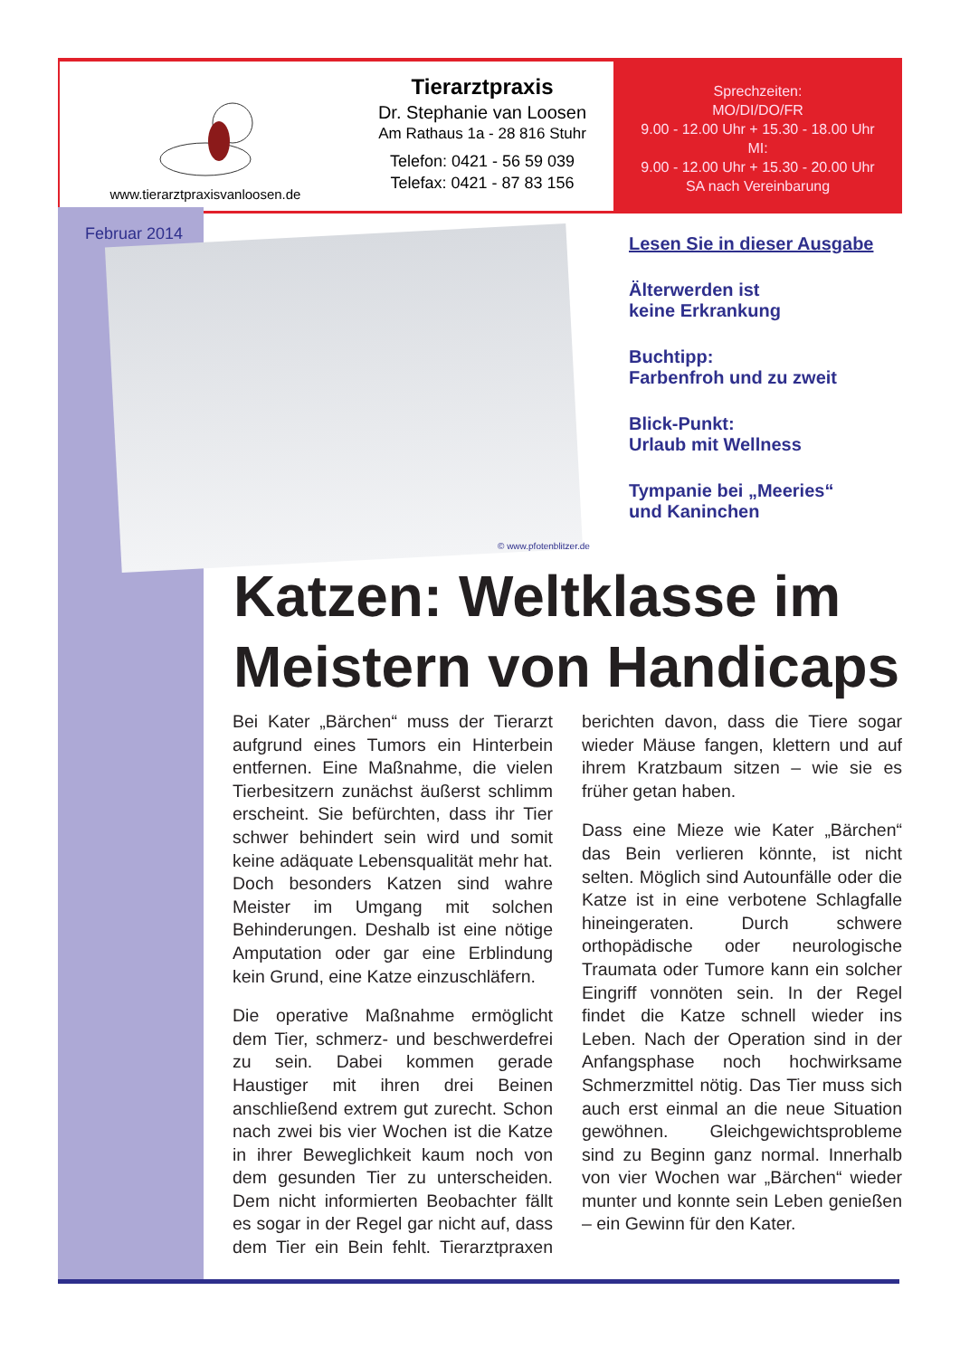www.tierarztpraxisvanloosen.de
Tierarztpraxis
Dr. Stephanie van Loosen
Am Rathaus 1a - 28 816 Stuhr
Telefon: 0421 - 56 59 039
Telefax: 0421 - 87 83 156
Sprechzeiten:
MO/DI/DO/FR
9.00 - 12.00 Uhr + 15.30 - 18.00 Uhr
MI:
9.00 - 12.00 Uhr + 15.30 - 20.00 Uhr
SA nach Vereinbarung
Februar 2014
© www.pfotenblitzer.de
Lesen Sie in dieser Ausgabe
Älterwerden ist
keine Erkrankung
Buchtipp:
Farbenfroh und zu zweit
Blick-Punkt:
Urlaub mit Wellness
Tympanie bei „Meeries“
und Kaninchen
Katzen: Weltklasse im Meistern von Handicaps
Bei Kater „Bärchen“ muss der Tierarzt aufgrund eines Tumors ein Hinterbein entfernen. Eine Maßnahme, die vielen Tierbesitzern zunächst äußerst schlimm erscheint. Sie befürchten, dass ihr Tier schwer behindert sein wird und somit keine adäquate Lebensqualität mehr hat. Doch besonders Katzen sind wahre Meister im Umgang mit solchen Behinderungen. Deshalb ist eine nötige Amputation oder gar eine Erblindung kein Grund, eine Katze einzuschläfern.
Die operative Maßnahme ermöglicht dem Tier, schmerz- und beschwerdefrei zu sein. Dabei kommen gerade Haustiger mit ihren drei Beinen anschließend extrem gut zurecht. Schon nach zwei bis vier Wochen ist die Katze in ihrer Beweglichkeit kaum noch von dem gesunden Tier zu unterscheiden. Dem nicht informierten Beobachter fällt es sogar in der Regel gar nicht auf, dass dem Tier ein Bein fehlt. Tierarztpraxen berichten davon, dass die Tiere sogar wieder Mäuse fangen, klettern und auf ihrem Kratzbaum sitzen – wie sie es früher getan haben.
Dass eine Mieze wie Kater „Bärchen“ das Bein verlieren könnte, ist nicht selten. Möglich sind Autounfälle oder die Katze ist in eine verbotene Schlagfalle hineingeraten. Durch schwere orthopädische oder neurologische Traumata oder Tumore kann ein solcher Eingriff vonnöten sein. In der Regel findet die Katze schnell wieder ins Leben. Nach der Operation sind in der Anfangsphase noch hochwirksame Schmerzmittel nötig. Das Tier muss sich auch erst einmal an die neue Situation gewöhnen. Gleichgewichtsprobleme sind zu Beginn ganz normal. Innerhalb von vier Wochen war „Bärchen“ wieder munter und konnte sein Leben genießen – ein Gewinn für den Kater.